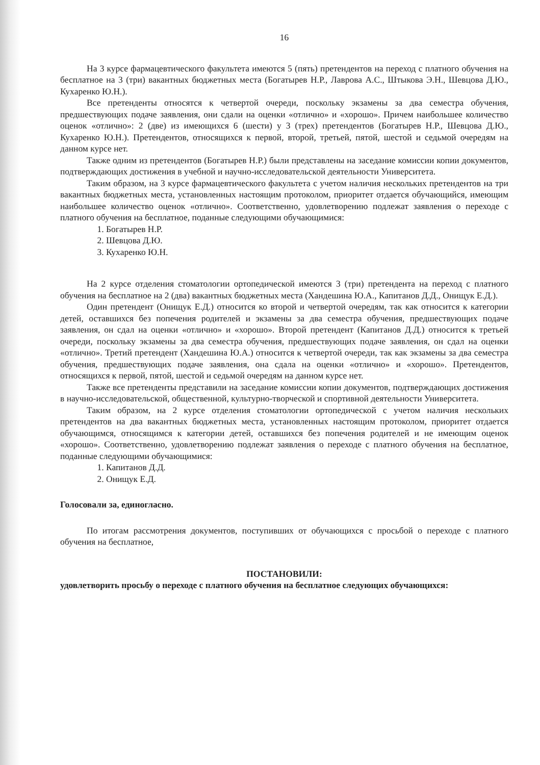16
На 3 курсе фармацевтического факультета имеются 5 (пять) претендентов на переход с платного обучения на бесплатное на 3 (три) вакантных бюджетных места (Богатырев Н.Р., Лаврова А.С., Штыкова Э.Н., Шевцова Д.Ю., Кухаренко Ю.Н.).
Все претенденты относятся к четвертой очереди, поскольку экзамены за два семестра обучения, предшествующих подаче заявления, они сдали на оценки «отлично» и «хорошо». Причем наибольшее количество оценок «отлично»: 2 (две) из имеющихся 6 (шести) у 3 (трех) претендентов (Богатырев Н.Р., Шевцова Д.Ю., Кухаренко Ю.Н.). Претендентов, относящихся к первой, второй, третьей, пятой, шестой и седьмой очередям на данном курсе нет.
Также одним из претендентов (Богатырев Н.Р.) были представлены на заседание комиссии копии документов, подтверждающих достижения в учебной и научно-исследовательской деятельности Университета.
Таким образом, на 3 курсе фармацевтического факультета с учетом наличия нескольких претендентов на три вакантных бюджетных места, установленных настоящим протоколом, приоритет отдается обучающийся, имеющим наибольшее количество оценок «отлично». Соответственно, удовлетворению подлежат заявления о переходе с платного обучения на бесплатное, поданные следующими обучающимися:
1. Богатырев Н.Р.
2. Шевцова Д.Ю.
3. Кухаренко Ю.Н.
На 2 курсе отделения стоматологии ортопедической имеются 3 (три) претендента на переход с платного обучения на бесплатное на 2 (два) вакантных бюджетных места (Хандешина Ю.А., Капитанов Д.Д., Онищук Е.Д.).
Один претендент (Онищук Е.Д.) относится ко второй и четвертой очередям, так как относится к категории детей, оставшихся без попечения родителей и экзамены за два семестра обучения, предшествующих подаче заявления, он сдал на оценки «отлично» и «хорошо». Второй претендент (Капитанов Д.Д.) относится к третьей очереди, поскольку экзамены за два семестра обучения, предшествующих подаче заявления, он сдал на оценки «отлично». Третий претендент (Хандешина Ю.А.) относится к четвертой очереди, так как экзамены за два семестра обучения, предшествующих подаче заявления, она сдала на оценки «отлично» и «хорошо». Претендентов, относящихся к первой, пятой, шестой и седьмой очередям на данном курсе нет.
Также все претенденты представили на заседание комиссии копии документов, подтверждающих достижения в научно-исследовательской, общественной, культурно-творческой и спортивной деятельности Университета.
Таким образом, на 2 курсе отделения стоматологии ортопедической с учетом наличия нескольких претендентов на два вакантных бюджетных места, установленных настоящим протоколом, приоритет отдается обучающимся, относящимся к категории детей, оставшихся без попечения родителей и не имеющим оценок «хорошо». Соответственно, удовлетворению подлежат заявления о переходе с платного обучения на бесплатное, поданные следующими обучающимися:
1. Капитанов Д.Д.
2. Онищук Е.Д.
Голосовали за, единогласно.
По итогам рассмотрения документов, поступивших от обучающихся с просьбой о переходе с платного обучения на бесплатное,
ПОСТАНОВИЛИ:
удовлетворить просьбу о переходе с платного обучения на бесплатное следующих обучающихся: